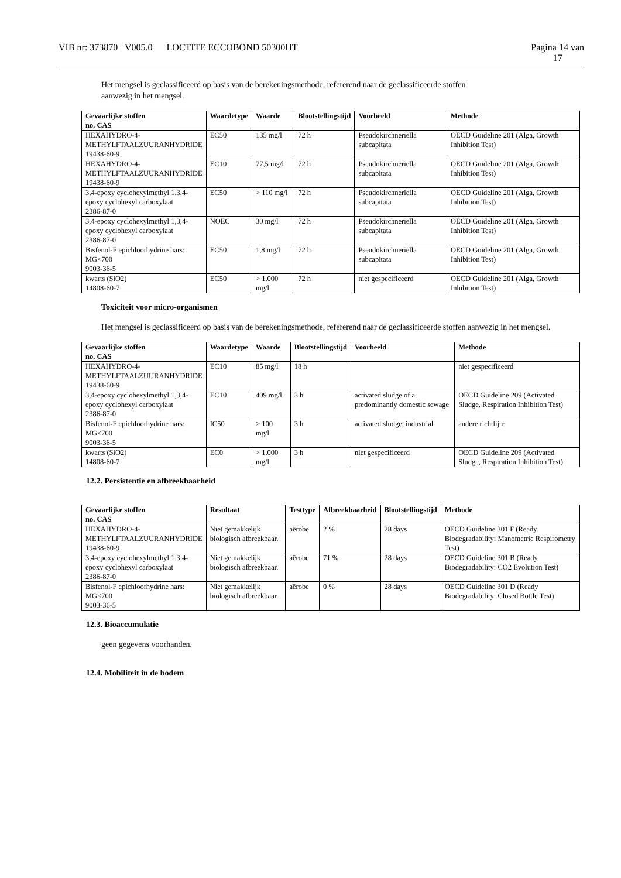VIB nr: 373870 V005.0 LOCTITE ECCOBOND 50300HT Pagina 14 van
17
Het mengsel is geclassificeerd op basis van de berekeningsmethode, refererend naar de geclassificeerde stoffen
aanwezig in het mengsel.
| Gevaarlijke stoffen no. CAS | Waardetype | Waarde | Blootstellingstijd | Voorbeeld | Methode |
| --- | --- | --- | --- | --- | --- |
| HEXAHYDRO-4-METHYLFTAALZUURANHYDRIDE 19438-60-9 | EC50 | 135 mg/l | 72 h | Pseudokirchneriella subcapitata | OECD Guideline 201 (Alga, Growth Inhibition Test) |
| HEXAHYDRO-4-METHYLFTAALZUURANHYDRIDE 19438-60-9 | EC10 | 77,5 mg/l | 72 h | Pseudokirchneriella subcapitata | OECD Guideline 201 (Alga, Growth Inhibition Test) |
| 3,4-epoxy cyclohexylmethyl 1,3,4-epoxy cyclohexyl carboxylaat 2386-87-0 | EC50 | > 110 mg/l | 72 h | Pseudokirchneriella subcapitata | OECD Guideline 201 (Alga, Growth Inhibition Test) |
| 3,4-epoxy cyclohexylmethyl 1,3,4-epoxy cyclohexyl carboxylaat 2386-87-0 | NOEC | 30 mg/l | 72 h | Pseudokirchneriella subcapitata | OECD Guideline 201 (Alga, Growth Inhibition Test) |
| Bisfenol-F epichloorhydrine hars: MG<700 9003-36-5 | EC50 | 1,8 mg/l | 72 h | Pseudokirchneriella subcapitata | OECD Guideline 201 (Alga, Growth Inhibition Test) |
| kwarts (SiO2) 14808-60-7 | EC50 | > 1.000 mg/l | 72 h | niet gespecificeerd | OECD Guideline 201 (Alga, Growth Inhibition Test) |
Toxiciteit voor micro-organismen
Het mengsel is geclassificeerd op basis van de berekeningsmethode, refererend naar de geclassificeerde stoffen aanwezig in het mengsel.
| Gevaarlijke stoffen no. CAS | Waardetype | Waarde | Blootstellingstijd | Voorbeeld | Methode |
| --- | --- | --- | --- | --- | --- |
| HEXAHYDRO-4-METHYLFTAALZUURANHYDRIDE 19438-60-9 | EC10 | 85 mg/l | 18 h | | niet gespecificeerd |
| 3,4-epoxy cyclohexylmethyl 1,3,4-epoxy cyclohexyl carboxylaat 2386-87-0 | EC10 | 409 mg/l | 3 h | activated sludge of a predominantly domestic sewage | OECD Guideline 209 (Activated Sludge, Respiration Inhibition Test) |
| Bisfenol-F epichloorhydrine hars: MG<700 9003-36-5 | IC50 | > 100 mg/l | 3 h | activated sludge, industrial | andere richtlijn: |
| kwarts (SiO2) 14808-60-7 | EC0 | > 1.000 mg/l | 3 h | niet gespecificeerd | OECD Guideline 209 (Activated Sludge, Respiration Inhibition Test) |
12.2. Persistentie en afbreekbaarheid
| Gevaarlijke stoffen no. CAS | Resultaat | Testtype | Afbreekbaarheid | Blootstellingstijd | Methode |
| --- | --- | --- | --- | --- | --- |
| HEXAHYDRO-4-METHYLFTAALZUURANHYDRIDE 19438-60-9 | Niet gemakkelijk biologisch afbreekbaar. | aërobe | 2 % | 28 days | OECD Guideline 301 F (Ready Biodegradability: Manometric Respirometry Test) |
| 3,4-epoxy cyclohexylmethyl 1,3,4-epoxy cyclohexyl carboxylaat 2386-87-0 | Niet gemakkelijk biologisch afbreekbaar. | aërobe | 71 % | 28 days | OECD Guideline 301 B (Ready Biodegradability: CO2 Evolution Test) |
| Bisfenol-F epichloorhydrine hars: MG<700 9003-36-5 | Niet gemakkelijk biologisch afbreekbaar. | aërobe | 0 % | 28 days | OECD Guideline 301 D (Ready Biodegradability: Closed Bottle Test) |
12.3. Bioaccumulatie
geen gegevens voorhanden.
12.4. Mobiliteit in de bodem